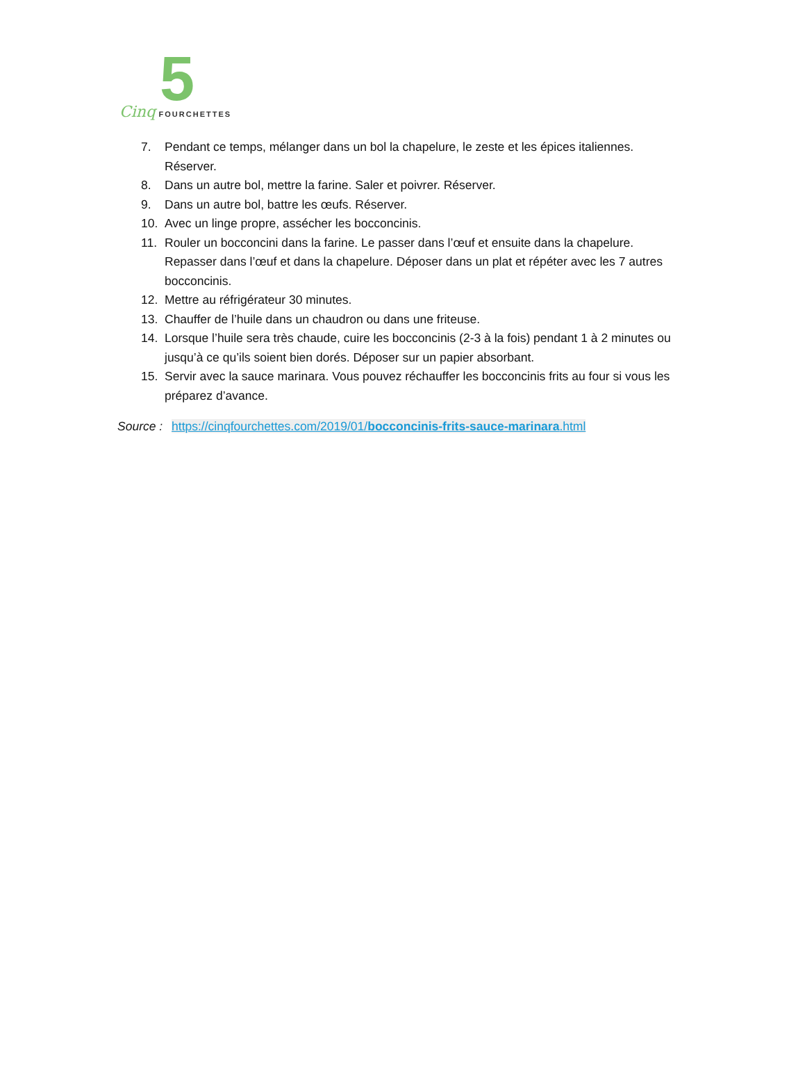5
Cinq FOURCHETTES
7. Pendant ce temps, mélanger dans un bol la chapelure, le zeste et les épices italiennes. Réserver.
8. Dans un autre bol, mettre la farine. Saler et poivrer. Réserver.
9. Dans un autre bol, battre les œufs. Réserver.
10. Avec un linge propre, assécher les bocconcinis.
11. Rouler un bocconcini dans la farine. Le passer dans l’œuf et ensuite dans la chapelure. Repasser dans l’œuf et dans la chapelure. Déposer dans un plat et répéter avec les 7 autres bocconcinis.
12. Mettre au réfrigérateur 30 minutes.
13. Chauffer de l’huile dans un chaudron ou dans une friteuse.
14. Lorsque l’huile sera très chaude, cuire les bocconcinis (2-3 à la fois) pendant 1 à 2 minutes ou jusqu’à ce qu’ils soient bien dorés. Déposer sur un papier absorbant.
15. Servir avec la sauce marinara. Vous pouvez réchauffer les bocconcinis frits au four si vous les préparez d’avance.
Source : https://cinqfourchettes.com/2019/01/bocconcinis-frits-sauce-marinara.html